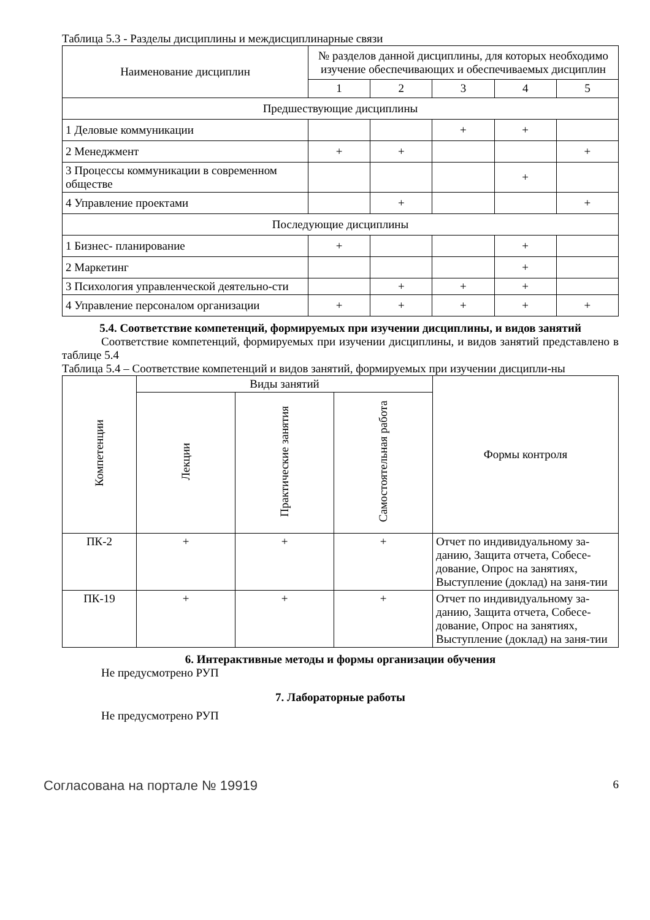Таблица 5.3 - Разделы дисциплины и междисциплинарные связи
| Наименование дисциплин | № разделов данной дисциплины, для которых необходимо изучение обеспечивающих и обеспечиваемых дисциплин | | | | |
| --- | --- | --- | --- | --- | --- |
| | 1 | 2 | 3 | 4 | 5 |
| Предшествующие дисциплины | | | | | |
| 1 Деловые коммуникации | | | + | + | |
| 2 Менеджмент | + | + | | | + |
| 3 Процессы коммуникации в современном обществе | | | | + | |
| 4 Управление проектами | | + | | | + |
| Последующие дисциплины | | | | | |
| 1 Бизнес- планирование | + | | | + | |
| 2 Маркетинг | | | | + | |
| 3 Психология управленческой деятельно-сти | | + | + | + | |
| 4 Управление персоналом организации | + | + | + | + | + |
5.4. Соответствие компетенций, формируемых при изучении дисциплины, и видов занятий
Соответствие компетенций, формируемых при изучении дисциплины, и видов занятий представлено в таблице 5.4
Таблица 5.4 – Соответствие компетенций и видов занятий, формируемых при изучении дисципли-ны
| Компетенции | Виды занятий | | | Формы контроля |
| --- | --- | --- | --- | --- |
| | Лекции | Практические занятия | Самостоятельная работа | |
| ПК-2 | + | + | + | Отчет по индивидуальному за-данию, Защита отчета, Собесе-дование, Опрос на занятиях, Выступление (доклад) на заня-тии |
| ПК-19 | + | + | + | Отчет по индивидуальному за-данию, Защита отчета, Собесе-дование, Опрос на занятиях, Выступление (доклад) на заня-тии |
6. Интерактивные методы и формы организации обучения
Не предусмотрено РУП
7. Лабораторные работы
Не предусмотрено РУП
Согласована на портале № 19919 6